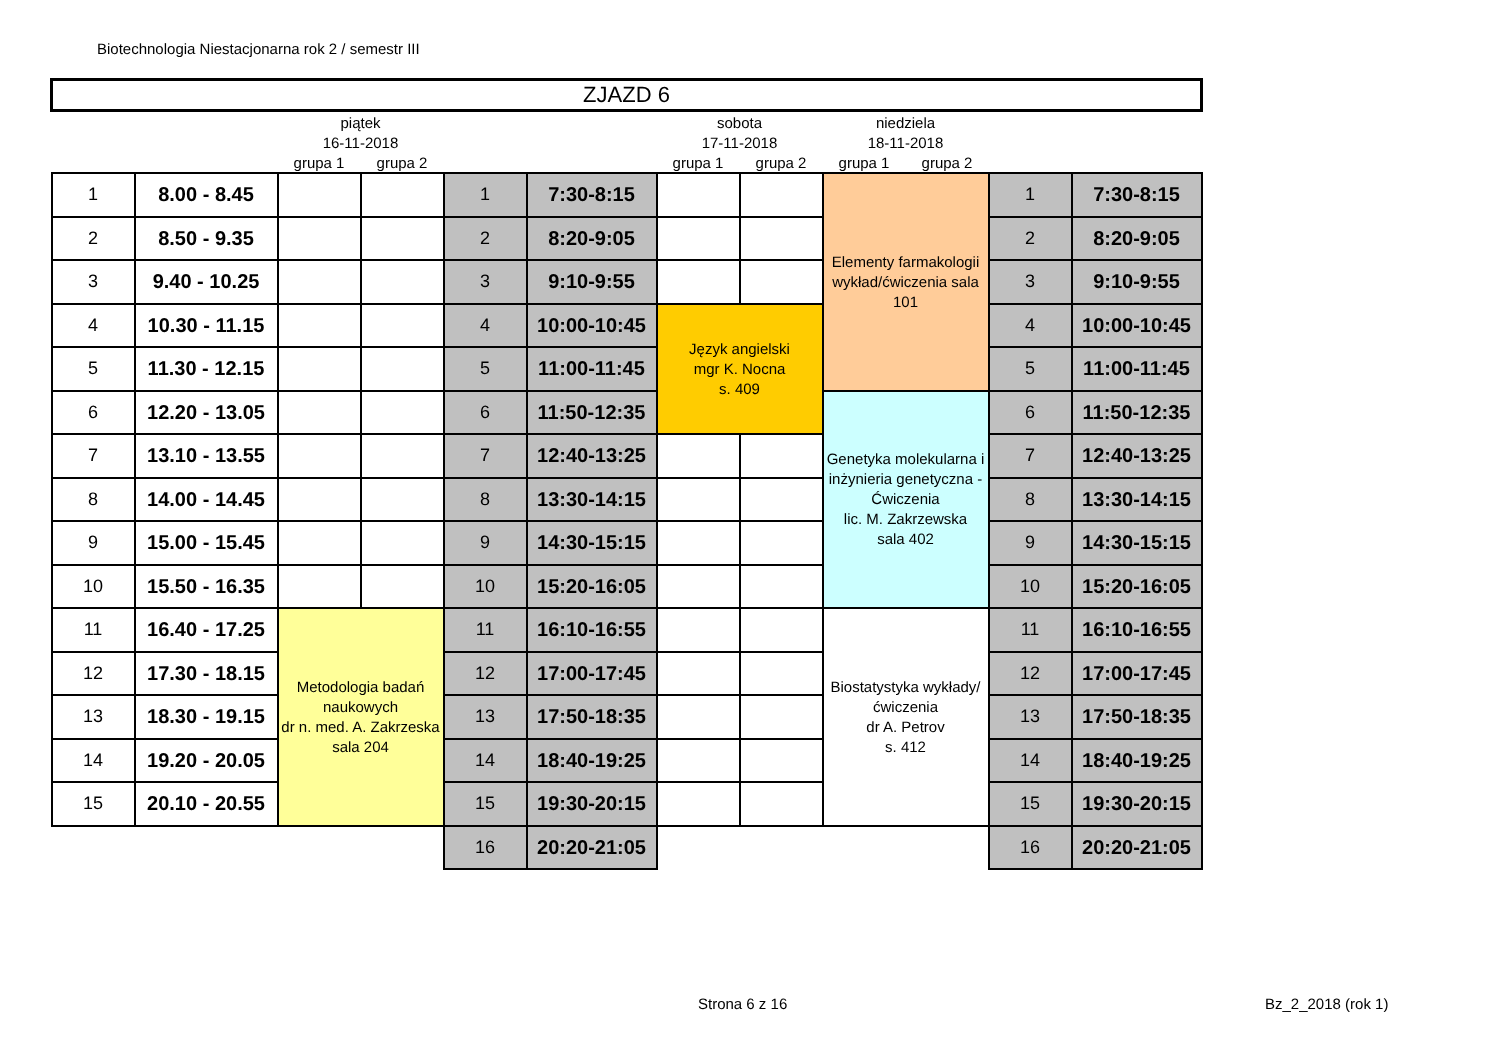Biotechnologia Niestacjonarna rok 2 / semestr III
| ZJAZD 6 | | | | | | | | | | | |
| | | piątek | | | | sobota | | niedziela | | | |
| | | 16-11-2018 | | | | 17-11-2018 | | 18-11-2018 | | | |
| | | grupa 1 | grupa 2 | | | grupa 1 | grupa 2 | grupa 1 | grupa 2 | | |
| 1 | 8.00 - 8.45 | | | 1 | 7:30-8:15 | | | Elementy farmakologii wykład/ćwiczenia sala 101 | | 1 | 7:30-8:15 |
| 2 | 8.50 - 9.35 | | | 2 | 8:20-9:05 | | | | | 2 | 8:20-9:05 |
| 3 | 9.40 - 10.25 | | | 3 | 9:10-9:55 | | | | | 3 | 9:10-9:55 |
| 4 | 10.30 - 11.15 | | | 4 | 10:00-10:45 | Język angielski mgr K. Nocna s. 409 | | | | 4 | 10:00-10:45 |
| 5 | 11.30 - 12.15 | | | 5 | 11:00-11:45 | | | | | 5 | 11:00-11:45 |
| 6 | 12.20 - 13.05 | | | 6 | 11:50-12:35 | | | Genetyka molekularna i inżynieria genetyczna - Ćwiczenia lic. M. Zakrzewska sala 402 | | 6 | 11:50-12:35 |
| 7 | 13.10 - 13.55 | | | 7 | 12:40-13:25 | | | | | 7 | 12:40-13:25 |
| 8 | 14.00 - 14.45 | | | 8 | 13:30-14:15 | | | | | 8 | 13:30-14:15 |
| 9 | 15.00 - 15.45 | | | 9 | 14:30-15:15 | | | | | 9 | 14:30-15:15 |
| 10 | 15.50 - 16.35 | | | 10 | 15:20-16:05 | | | | | 10 | 15:20-16:05 |
| 11 | 16.40 - 17.25 | Metodologia badań naukowych dr n. med. A. Zakrzeska sala 204 | | 11 | 16:10-16:55 | | | Biostatystyka wykłady/ćwiczenia dr A. Petrov s. 412 | | 11 | 16:10-16:55 |
| 12 | 17.30 - 18.15 | | | 12 | 17:00-17:45 | | | | | 12 | 17:00-17:45 |
| 13 | 18.30 - 19.15 | | | 13 | 17:50-18:35 | | | | | 13 | 17:50-18:35 |
| 14 | 19.20 - 20.05 | | | 14 | 18:40-19:25 | | | | | 14 | 18:40-19:25 |
| 15 | 20.10 - 20.55 | | | 15 | 19:30-20:15 | | | | | 15 | 19:30-20:15 |
| | | | | 16 | 20:20-21:05 | | | | | 16 | 20:20-21:05 |
Strona 6 z 16 Bz_2_2018 (rok 1)